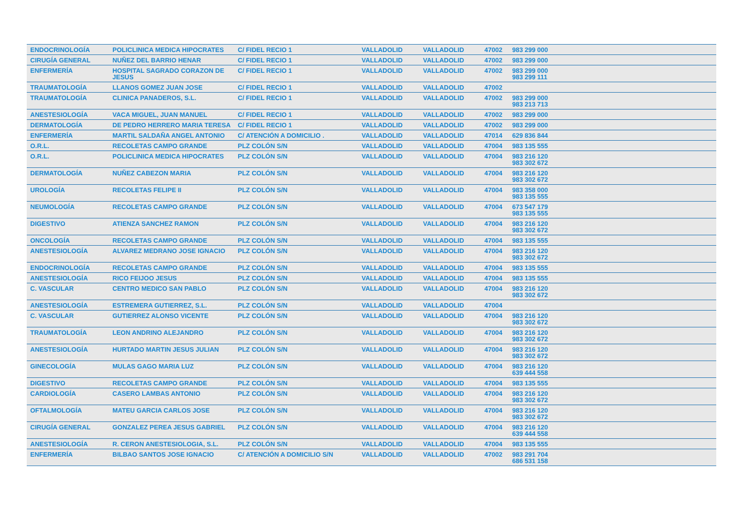| ENDOCRINOLOGÍA | POLICLINICA MEDICA HIPOCRATES | C/ FIDEL RECIO 1 | VALLADOLID | VALLADOLID | 47002 | 983 299 000 |
| CIRUGÍA GENERAL | NUÑEZ DEL BARRIO HENAR | C/ FIDEL RECIO 1 | VALLADOLID | VALLADOLID | 47002 | 983 299 000 |
| ENFERMERÍA | HOSPITAL SAGRADO CORAZON DE JESUS | C/ FIDEL RECIO 1 | VALLADOLID | VALLADOLID | 47002 | 983 299 000 983 299 111 |
| TRAUMATOLOGÍA | LLANOS GOMEZ JUAN JOSE | C/ FIDEL RECIO 1 | VALLADOLID | VALLADOLID | 47002 | |
| TRAUMATOLOGÍA | CLINICA PANADEROS, S.L. | C/ FIDEL RECIO 1 | VALLADOLID | VALLADOLID | 47002 | 983 299 000 983 213 713 |
| ANESTESIOLOGÍA | VACA MIGUEL, JUAN MANUEL | C/ FIDEL RECIO 1 | VALLADOLID | VALLADOLID | 47002 | 983 299 000 |
| DERMATOLOGÍA | DE PEDRO HERRERO MARIA TERESA | C/ FIDEL RECIO 1 | VALLADOLID | VALLADOLID | 47002 | 983 299 000 |
| ENFERMERÍA | MARTIL SALDAÑA ANGEL ANTONIO | C/ ATENCIÓN A DOMICILIO . | VALLADOLID | VALLADOLID | 47014 | 629 836 844 |
| O.R.L. | RECOLETAS CAMPO GRANDE | PLZ COLÓN S/N | VALLADOLID | VALLADOLID | 47004 | 983 135 555 |
| O.R.L. | POLICLINICA MEDICA HIPOCRATES | PLZ COLÓN S/N | VALLADOLID | VALLADOLID | 47004 | 983 216 120 983 302 672 |
| DERMATOLOGÍA | NUÑEZ CABEZON MARIA | PLZ COLÓN S/N | VALLADOLID | VALLADOLID | 47004 | 983 216 120 983 302 672 |
| UROLOGÍA | RECOLETAS FELIPE II | PLZ COLÓN S/N | VALLADOLID | VALLADOLID | 47004 | 983 358 000 983 135 555 |
| NEUMOLOGÍA | RECOLETAS CAMPO GRANDE | PLZ COLÓN S/N | VALLADOLID | VALLADOLID | 47004 | 673 547 179 983 135 555 |
| DIGESTIVO | ATIENZA SANCHEZ RAMON | PLZ COLÓN S/N | VALLADOLID | VALLADOLID | 47004 | 983 216 120 983 302 672 |
| ONCOLOGÍA | RECOLETAS CAMPO GRANDE | PLZ COLÓN S/N | VALLADOLID | VALLADOLID | 47004 | 983 135 555 |
| ANESTESIOLOGÍA | ALVAREZ MEDRANO JOSE IGNACIO | PLZ COLÓN S/N | VALLADOLID | VALLADOLID | 47004 | 983 216 120 983 302 672 |
| ENDOCRINOLOGÍA | RECOLETAS CAMPO GRANDE | PLZ COLÓN S/N | VALLADOLID | VALLADOLID | 47004 | 983 135 555 |
| ANESTESIOLOGÍA | RICO FEIJOO JESUS | PLZ COLÓN S/N | VALLADOLID | VALLADOLID | 47004 | 983 135 555 |
| C. VASCULAR | CENTRO MEDICO SAN PABLO | PLZ COLÓN S/N | VALLADOLID | VALLADOLID | 47004 | 983 216 120 983 302 672 |
| ANESTESIOLOGÍA | ESTREMERA GUTIERREZ, S.L. | PLZ COLÓN S/N | VALLADOLID | VALLADOLID | 47004 | |
| C. VASCULAR | GUTIERREZ ALONSO VICENTE | PLZ COLÓN S/N | VALLADOLID | VALLADOLID | 47004 | 983 216 120 983 302 672 |
| TRAUMATOLOGÍA | LEON ANDRINO ALEJANDRO | PLZ COLÓN S/N | VALLADOLID | VALLADOLID | 47004 | 983 216 120 983 302 672 |
| ANESTESIOLOGÍA | HURTADO MARTIN JESUS JULIAN | PLZ COLÓN S/N | VALLADOLID | VALLADOLID | 47004 | 983 216 120 983 302 672 |
| GINECOLOGÍA | MULAS GAGO MARIA LUZ | PLZ COLÓN S/N | VALLADOLID | VALLADOLID | 47004 | 983 216 120 639 444 558 |
| DIGESTIVO | RECOLETAS CAMPO GRANDE | PLZ COLÓN S/N | VALLADOLID | VALLADOLID | 47004 | 983 135 555 |
| CARDIOLOGÍA | CASERO LAMBAS ANTONIO | PLZ COLÓN S/N | VALLADOLID | VALLADOLID | 47004 | 983 216 120 983 302 672 |
| OFTALMOLOGÍA | MATEU GARCIA CARLOS JOSE | PLZ COLÓN S/N | VALLADOLID | VALLADOLID | 47004 | 983 216 120 983 302 672 |
| CIRUGÍA GENERAL | GONZALEZ PEREA JESUS GABRIEL | PLZ COLÓN S/N | VALLADOLID | VALLADOLID | 47004 | 983 216 120 639 444 558 |
| ANESTESIOLOGÍA | R. CERON ANESTESIOLOGIA, S.L. | PLZ COLÓN S/N | VALLADOLID | VALLADOLID | 47004 | 983 135 555 |
| ENFERMERÍA | BILBAO SANTOS JOSE IGNACIO | C/ ATENCIÓN A DOMICILIO S/N | VALLADOLID | VALLADOLID | 47002 | 983 291 704 686 531 158 |